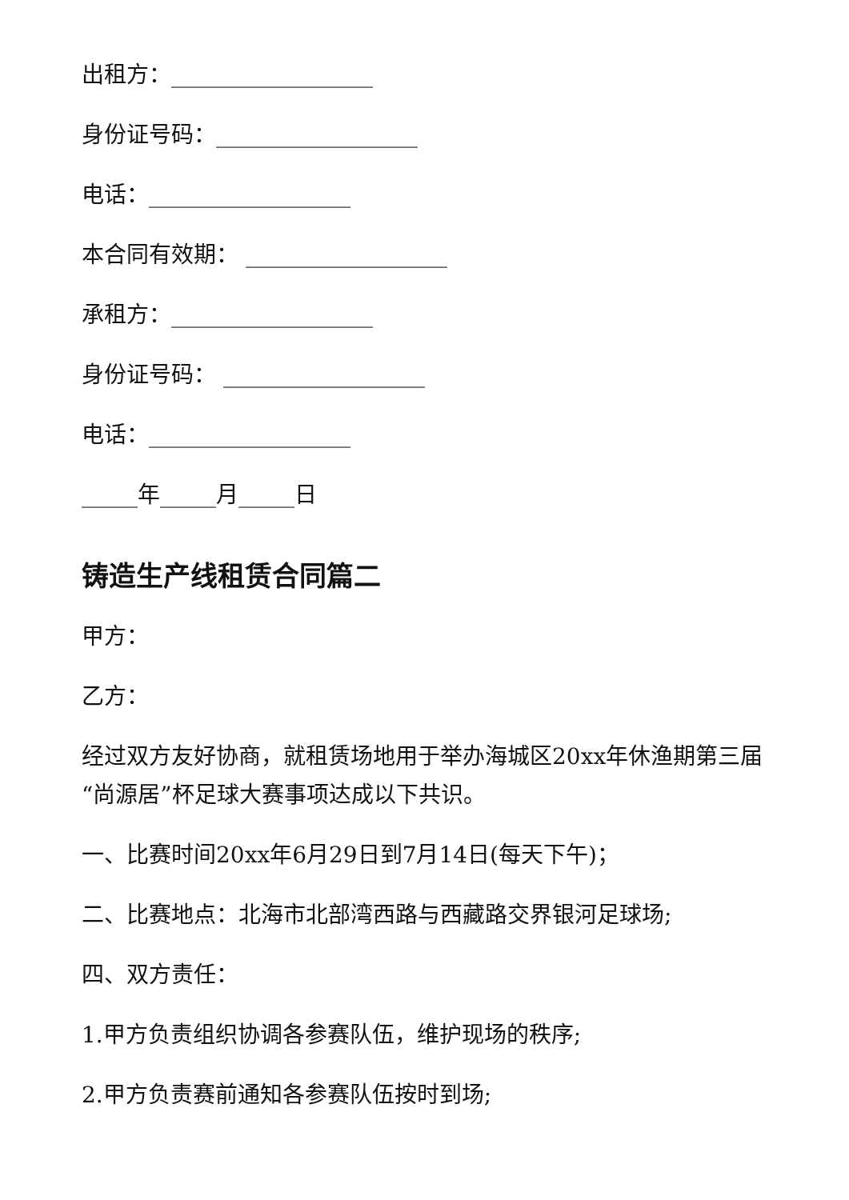出租方：__________________
身份证号码：__________________
电话：__________________
本合同有效期： __________________
承租方：__________________
身份证号码： __________________
电话：__________________
_____年_____月_____日
铸造生产线租赁合同篇二
甲方：
乙方：
经过双方友好协商，就租赁场地用于举办海城区20xx年休渔期第三届“尚源居”杯足球大赛事项达成以下共识。
一、比赛时间20xx年6月29日到7月14日(每天下午)；
二、比赛地点：北海市北部湾西路与西藏路交界银河足球场;
四、双方责任：
1.甲方负责组织协调各参赛队伍，维护现场的秩序;
2.甲方负责赛前通知各参赛队伍按时到场;